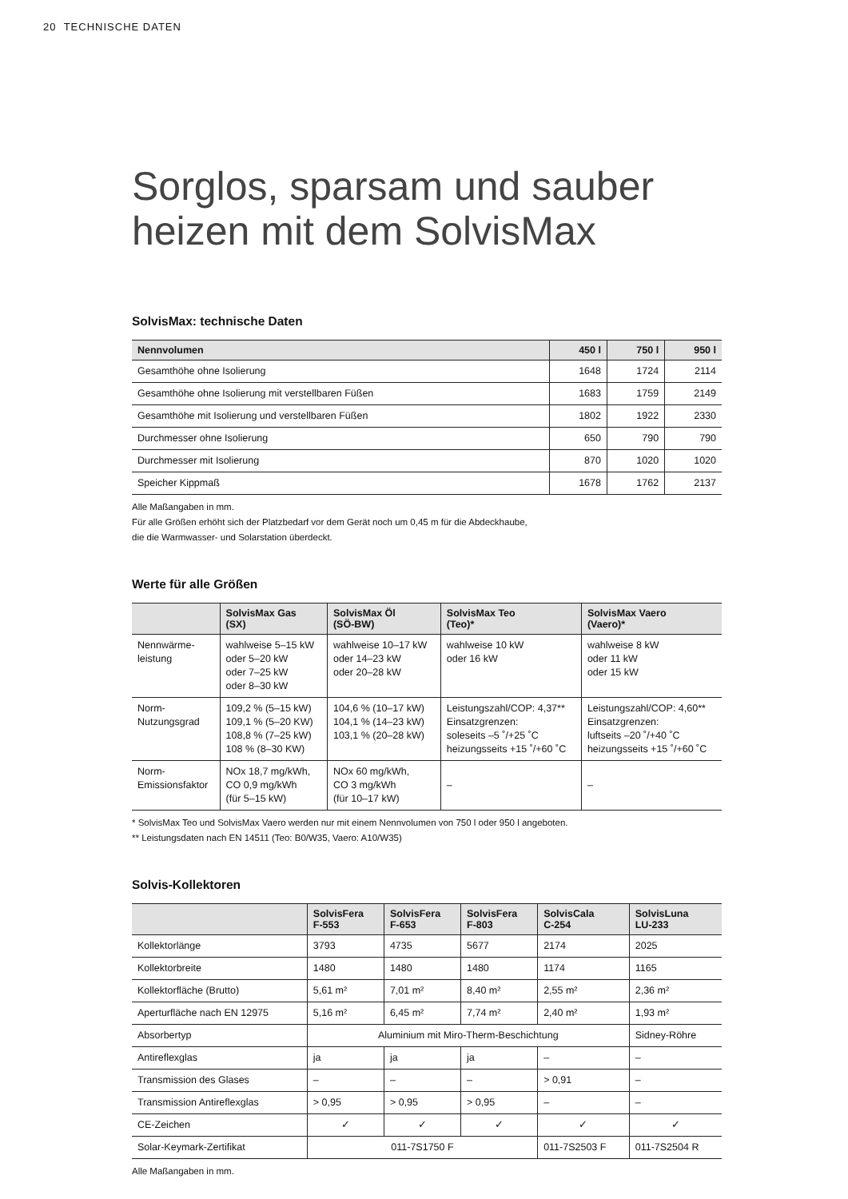20 TECHNISCHE DATEN
Sorglos, sparsam und sauber heizen mit dem SolvisMax
SolvisMax: technische Daten
| Nennvolumen | 450 l | 750 l | 950 l |
| --- | --- | --- | --- |
| Gesamthöhe ohne Isolierung | 1648 | 1724 | 2114 |
| Gesamthöhe ohne Isolierung mit verstellbaren Füßen | 1683 | 1759 | 2149 |
| Gesamthöhe mit Isolierung und verstellbaren Füßen | 1802 | 1922 | 2330 |
| Durchmesser ohne Isolierung | 650 | 790 | 790 |
| Durchmesser mit Isolierung | 870 | 1020 | 1020 |
| Speicher Kippmaß | 1678 | 1762 | 2137 |
Alle Maßangaben in mm.
Für alle Größen erhöht sich der Platzbedarf vor dem Gerät noch um 0,45 m für die Abdeckhaube,
die die Warmwasser- und Solarstation überdeckt.
Werte für alle Größen
| | SolvisMax Gas (SX) | SolvisMax Öl (SÖ-BW) | SolvisMax Teo (Teo)* | SolvisMax Vaero (Vaero)* |
| --- | --- | --- | --- | --- |
| Nennwärme- leistung | wahlweise 5–15 kW oder 5–20 kW oder 7–25 kW oder 8–30 kW | wahlweise 10–17 kW oder 14–23 kW oder 20–28 kW | wahlweise 10 kW oder 16 kW | wahlweise 8 kW oder 11 kW oder 15 kW |
| Norm- Nutzungsgrad | 109,2 % (5–15 kW) 109,1 % (5–20 KW) 108,8 % (7–25 kW) 108 % (8–30 KW) | 104,6 % (10–17 kW) 104,1 % (14–23 kW) 103,1 % (20–28 kW) | Leistungszahl/COP: 4,37** Einsatzgrenzen: soleseits –5 ˚/+25 ˚C heizungsseits +15 ˚/+60 ˚C | Leistungszahl/COP: 4,60** Einsatzgrenzen: luftseits –20 ˚/+40 ˚C heizungsseits +15 ˚/+60 ˚C |
| Norm- Emissionsfaktor | NOx 18,7 mg/kWh, CO 0,9 mg/kWh (für 5–15 kW) | NOx 60 mg/kWh, CO 3 mg/kWh (für 10–17 kW) | – | – |
* SolvisMax Teo und SolvisMax Vaero werden nur mit einem Nennvolumen von 750 l oder 950 l angeboten.
** Leistungsdaten nach EN 14511 (Teo: B0/W35, Vaero: A10/W35)
Solvis-Kollektoren
| | SolvisFera F-553 | SolvisFera F-653 | SolvisFera F-803 | SolvisCala C-254 | SolvisLuna LU-233 |
| --- | --- | --- | --- | --- | --- |
| Kollektorlänge | 3793 | 4735 | 5677 | 2174 | 2025 |
| Kollektorbreite | 1480 | 1480 | 1480 | 1174 | 1165 |
| Kollektorfläche (Brutto) | 5,61 m² | 7,01 m² | 8,40 m² | 2,55 m² | 2,36 m² |
| Aperturfläche nach EN 12975 | 5,16 m² | 6,45 m² | 7,74 m² | 2,40 m² | 1,93 m² |
| Absorbertyp | Aluminium mit Miro-Therm-Beschichtung | | | | Sidney-Röhre |
| Antireflexglas | ja | ja | ja | – | – |
| Transmission des Glases | – | – | – | > 0,91 | – |
| Transmission Antireflexglas | > 0,95 | > 0,95 | > 0,95 | – | – |
| CE-Zeichen | ✓ | ✓ | ✓ | ✓ | ✓ |
| Solar-Keymark-Zertifikat | 011-7S1750 F | | | 011-7S2503 F | 011-7S2504 R |
Alle Maßangaben in mm.